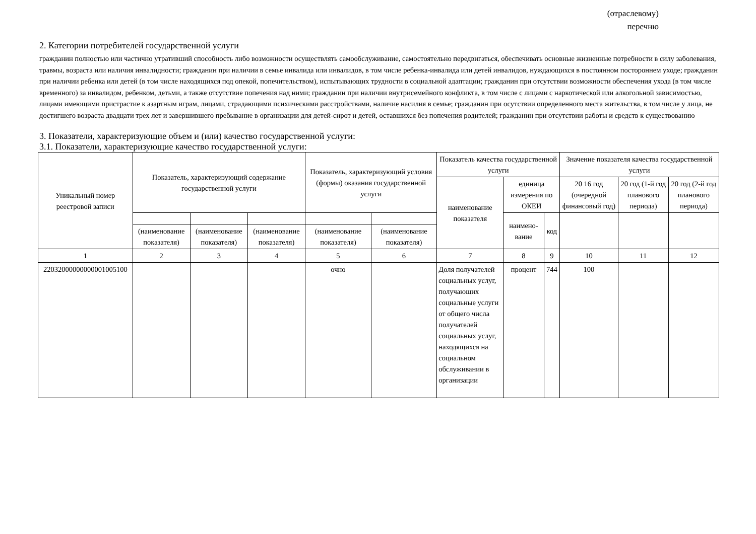(отраслевому)
перечню
2. Категории потребителей государственной услуги
гражданин полностью или частично утративший способность либо возможности осуществлять самообслуживание, самостоятельно передвигаться, обеспечивать основные жизненные потребности в силу заболевания, травмы, возраста или наличия инвалидности; гражданин при наличии в семье инвалида или инвалидов, в том числе ребенка-инвалида или детей инвалидов, нуждающихся в постоянном постороннем уходе; гражданин при наличии ребенка или детей (в том числе находящихся под опекой, попечительством), испытывающих трудности в социальной адаптации; гражданин при отсутствии возможности обеспечения ухода (в том числе временного) за инвалидом, ребенком, детьми, а также отсутствие попечения над ними; гражданин при наличии внутрисемейного конфликта, в том числе с лицами с наркотической или алкогольной зависимостью, лицами имеющими пристрастие к азартным играм, лицами, страдающими психическими расстройствами, наличие насилия в семье; гражданин при осутствии определенного места жительства, в том числе у лица, не достигшего возраста двадцати трех лет и завершившего пребывание в организации для детей-сирот и детей, оставшихся без попечения родителей; гражданин при отсутствии работы и средств к существованию
3. Показатели, характеризующие объем и (или) качество государственной услуги:
3.1. Показатели, характеризующие качество государственной услуги:
| Уникальный номер реестровой записи | Показатель, характеризующий содержание государственной услуги | | | Показатель, характеризующий условия (формы) оказания государственной услуги | | Показатель качества государственной услуги | | | Значение показателя качества государственной услуги | | |
| --- | --- | --- | --- | --- | --- | --- | --- | --- | --- | --- | --- |
| | | | | | | наименование показателя | единица измерения по ОКЕИ | | 20 16 год (очередной финансовый год) | 20 год (1-й год планового периода) | 20 год (2-й год планового периода) |
| | | | | | | | наимено-вание | код | | | |
| | (наименование показателя) | (наименование показателя) | (наименование показателя) | (наименование показателя) | (наименование показателя) | | | | | | |
| 1 | 2 | 3 | 4 | 5 | 6 | 7 | 8 | 9 | 10 | 11 | 12 |
| 22032000000000001005100 | | | | очно | | Доля получателей социальных услуг, получающих социальные услуги от общего числа получателей социальных услуг, находящихся на социальном обслуживании в организации | процент | 744 | 100 | | |